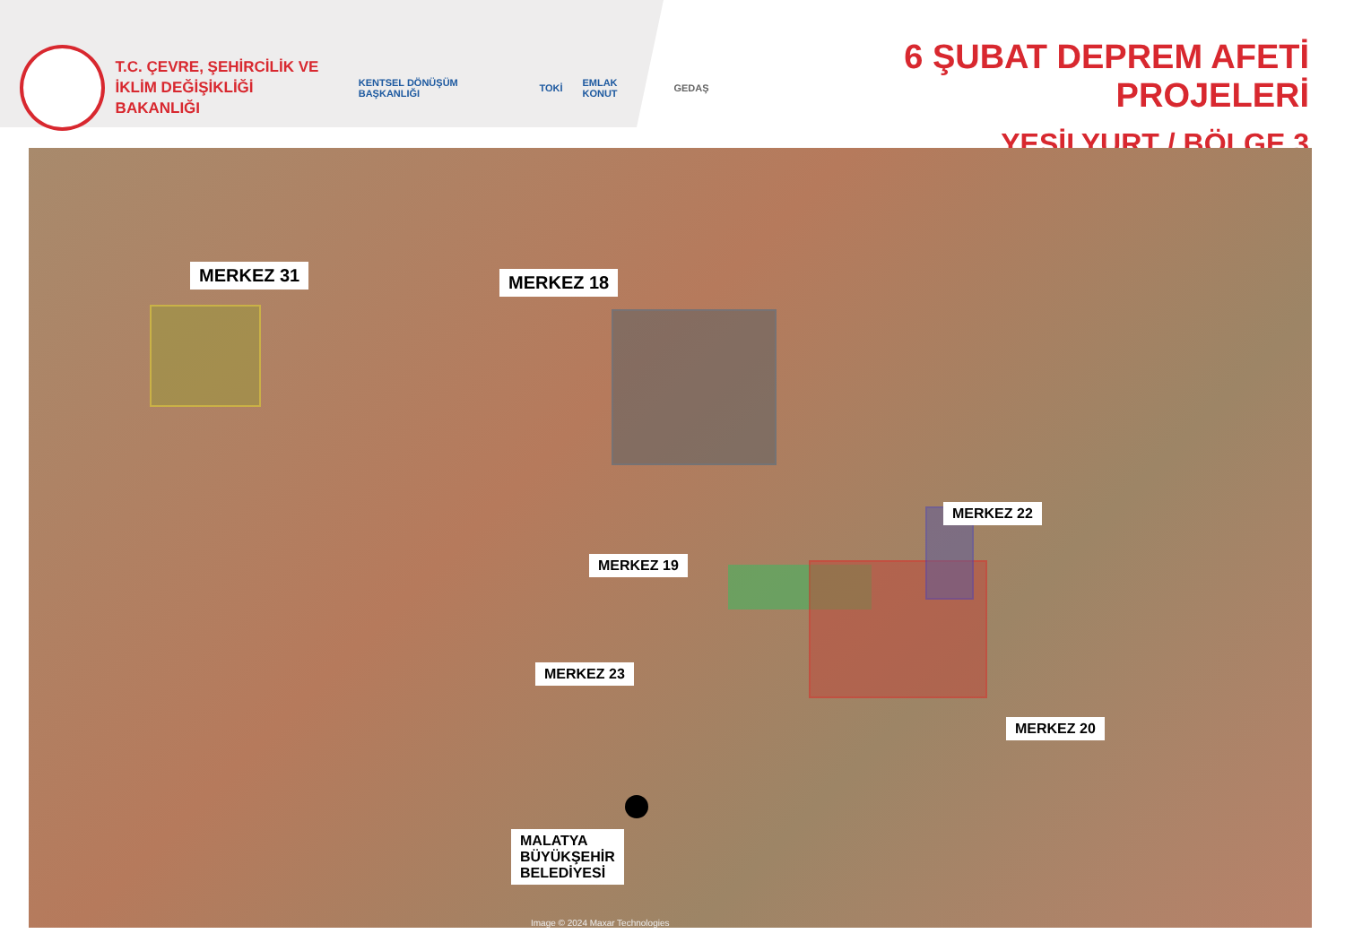T.C. ÇEVRE, ŞEHİRCİLİK VE
İKLİM DEĞİŞİKLİĞİ BAKANLIĞI
KENTSEL DÖNÜŞÜM BAŞKANLIĞI TOKİ EMLAK KONUT GEDAŞ
6 ŞUBAT DEPREM AFETİ PROJELERİ
YEŞİLYURT / BÖLGE 3
MERKEZ 31 MERKEZ 18
MERKEZ 22
MERKEZ 19
MERKEZ 23
MERKEZ 20
MALATYA
BÜYÜKŞEHİR
BELEDİYESİ
Image © 2024 Maxar Technologies